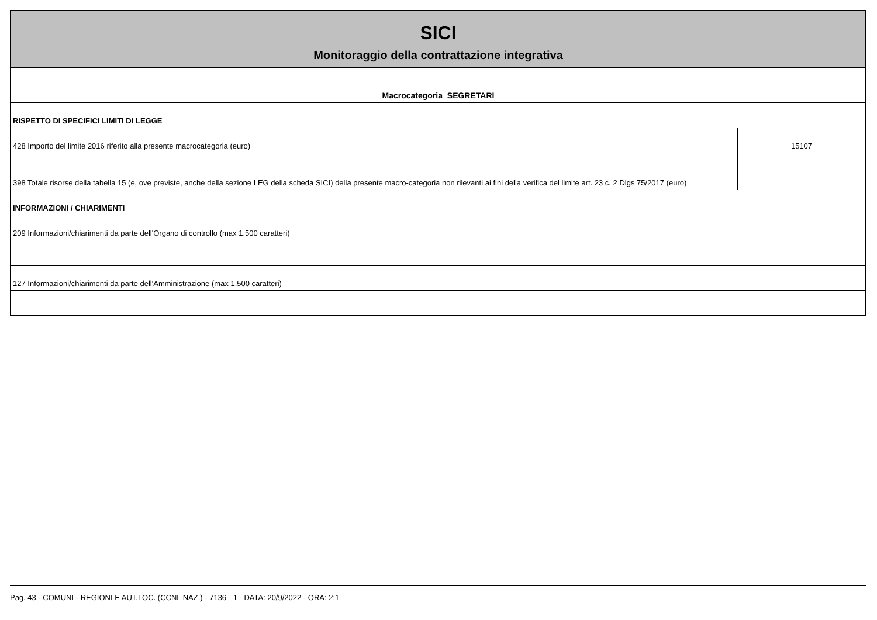| SICI Monitoraggio della contrattazione integrativa | |
| Macrocategoria SEGRETARI | |
| RISPETTO DI SPECIFICI LIMITI DI LEGGE | |
| 428 Importo del limite 2016 riferito alla presente macrocategoria (euro) | 15107 |
| 398 Totale risorse della tabella 15 (e, ove previste, anche della sezione LEG della scheda SICI) della presente macro-categoria non rilevanti ai fini della verifica del limite art. 23 c. 2 Dlgs 75/2017 (euro) | |
| INFORMAZIONI / CHIARIMENTI | |
| 209 Informazioni/chiarimenti da parte dell'Organo di controllo (max 1.500 caratteri) | |
| 127 Informazioni/chiarimenti da parte dell'Amministrazione (max 1.500 caratteri) | |
Pag. 43 - COMUNI - REGIONI E AUT.LOC. (CCNL NAZ.) - 7136 - 1 - DATA: 20/9/2022 - ORA: 2:1